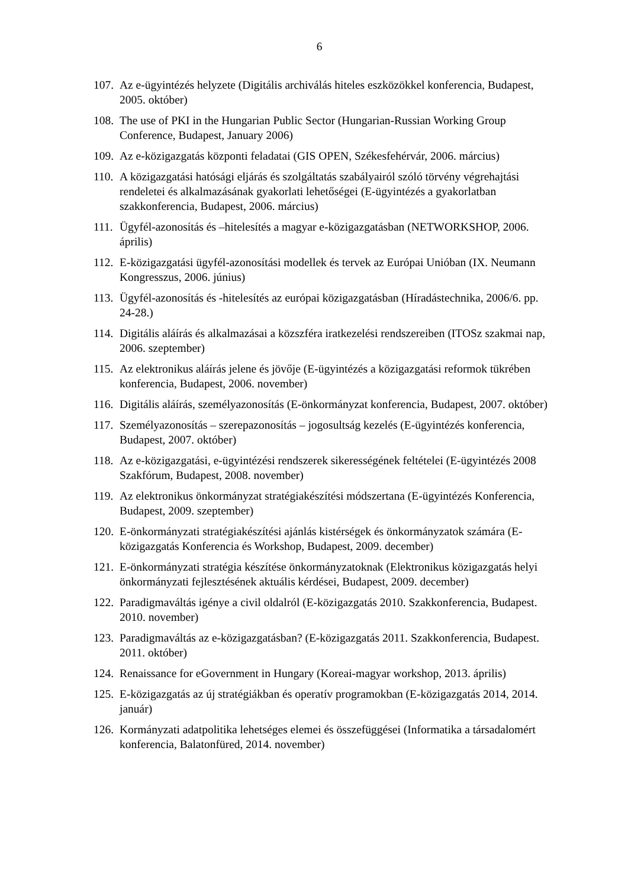6
107. Az e-ügyintézés helyzete (Digitális archiválás hiteles eszközökkel konferencia, Budapest, 2005. október)
108. The use of PKI in the Hungarian Public Sector (Hungarian-Russian Working Group Conference, Budapest, January 2006)
109. Az e-közigazgatás központi feladatai (GIS OPEN, Székesfehérvár, 2006. március)
110. A közigazgatási hatósági eljárás és szolgáltatás szabályairól szóló törvény végrehajtási rendeletei és alkalmazásának gyakorlati lehetőségei (E-ügyintézés a gyakorlatban szakkonferencia, Budapest, 2006. március)
111. Ügyfél-azonosítás és –hitelesítés a magyar e-közigazgatásban (NETWORKSHOP, 2006. április)
112. E-közigazgatási ügyfél-azonosítási modellek és tervek az Európai Unióban (IX. Neumann Kongresszus, 2006. június)
113. Ügyfél-azonosítás és -hitelesítés az európai közigazgatásban (Híradástechnika, 2006/6. pp. 24-28.)
114. Digitális aláírás és alkalmazásai a közszféra iratkezelési rendszereiben (ITOSz szakmai nap, 2006. szeptember)
115. Az elektronikus aláírás jelene és jövője (E-ügyintézés a közigazgatási reformok tükrében konferencia, Budapest, 2006. november)
116. Digitális aláírás, személyazonosítás (E-önkormányzat konferencia, Budapest, 2007. október)
117. Személyazonosítás – szerepazonosítás – jogosultság kezelés (E-ügyintézés konferencia, Budapest, 2007. október)
118. Az e-közigazgatási, e-ügyintézési rendszerek sikerességének feltételei (E-ügyintézés 2008 Szakfórum, Budapest, 2008. november)
119. Az elektronikus önkormányzat stratégiakészítési módszertana (E-ügyintézés Konferencia, Budapest, 2009. szeptember)
120. E-önkormányzati stratégiakészítési ajánlás kistérségek és önkormányzatok számára (E-közigazgatás Konferencia és Workshop, Budapest, 2009. december)
121. E-önkormányzati stratégia készítése önkormányzatoknak (Elektronikus közigazgatás helyi önkormányzati fejlesztésének aktuális kérdései, Budapest, 2009. december)
122. Paradigmaváltás igénye a civil oldalról (E-közigazgatás 2010. Szakkonferencia, Budapest. 2010. november)
123. Paradigmaváltás az e-közigazgatásban? (E-közigazgatás 2011. Szakkonferencia, Budapest. 2011. október)
124. Renaissance for eGovernment in Hungary (Koreai-magyar workshop, 2013. április)
125. E-közigazgatás az új stratégiákban és operatív programokban (E-közigazgatás 2014, 2014. január)
126. Kormányzati adatpolitika lehetséges elemei és összefüggései (Informatika a társadalomért konferencia, Balatonfüred, 2014. november)